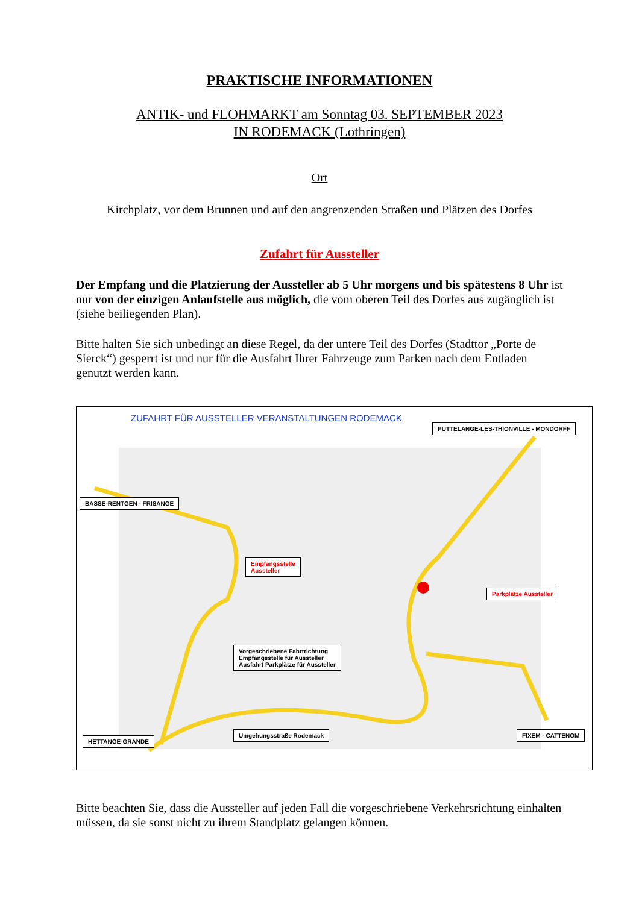PRAKTISCHE INFORMATIONEN
ANTIK- und FLOHMARKT am Sonntag 03. SEPTEMBER 2023
IN RODEMACK (Lothringen)
Ort
Kirchplatz, vor dem Brunnen und auf den angrenzenden Straßen und Plätzen des Dorfes
Zufahrt für Aussteller
Der Empfang und die Platzierung der Aussteller ab 5 Uhr morgens und bis spätestens 8 Uhr ist nur von der einzigen Anlaufstelle aus möglich, die vom oberen Teil des Dorfes aus zugänglich ist (siehe beiliegenden Plan).
Bitte halten Sie sich unbedingt an diese Regel, da der untere Teil des Dorfes (Stadttor „Porte de Sierck“) gesperrt ist und nur für die Ausfahrt Ihrer Fahrzeuge zum Parken nach dem Entladen genutzt werden kann.
ZUFAHRT FÜR AUSSTELLER VERANSTALTUNGEN RODEMACK
PUTTELANGE-LES-THIONVILLE - MONDORFF
BASSE-RENTGEN - FRISANGE
Empfangsstelle
Aussteller
Parkplätze Aussteller
Vorgeschriebene Fahrtrichtung
Empfangsstelle für Aussteller
Ausfahrt Parkplätze für Aussteller
HETTANGE-GRANDE
Umgehungsstraße Rodemack FIXEM - CATTENOM
Bitte beachten Sie, dass die Aussteller auf jeden Fall die vorgeschriebene Verkehrsrichtung einhalten müssen, da sie sonst nicht zu ihrem Standplatz gelangen können.